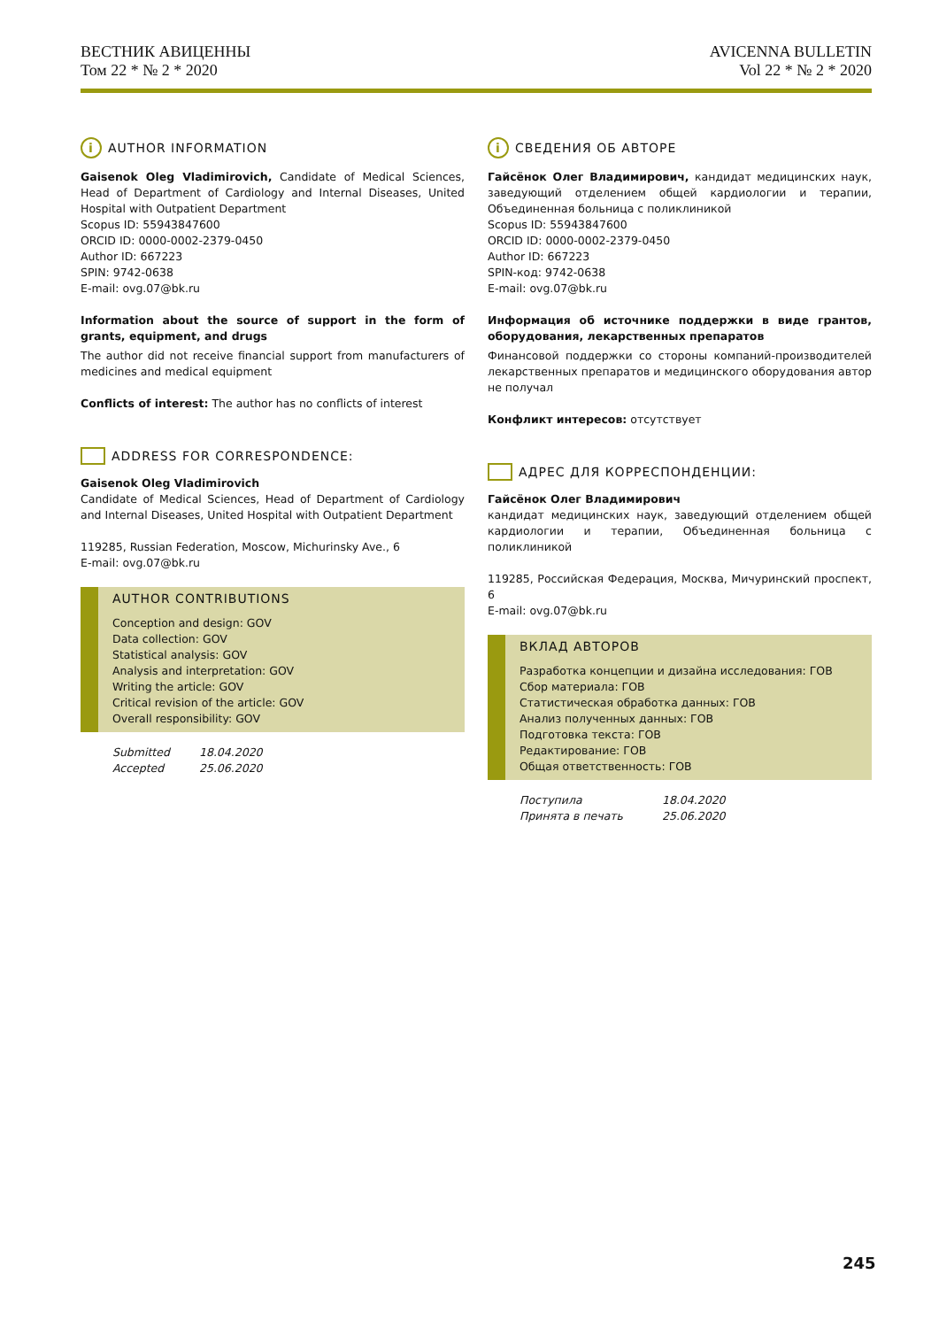ВЕСТНИК АВИЦЕННЫ
Том 22 * № 2 * 2020
AVICENNA BULLETIN
Vol 22 * № 2 * 2020
i AUTHOR INFORMATION
Gaisenok Oleg Vladimirovich, Candidate of Medical Sciences, Head of Department of Cardiology and Internal Diseases, United Hospital with Outpatient Department
Scopus ID: 55943847600
ORCID ID: 0000-0002-2379-0450
Author ID: 667223
SPIN: 9742-0638
E-mail: ovg.07@bk.ru
Information about the source of support in the form of grants, equipment, and drugs
The author did not receive financial support from manufacturers of medicines and medical equipment
Conflicts of interest: The author has no conflicts of interest
ADDRESS FOR CORRESPONDENCE:
Gaisenok Oleg Vladimirovich
Candidate of Medical Sciences, Head of Department of Cardiology and Internal Diseases, United Hospital with Outpatient Department
119285, Russian Federation, Moscow, Michurinsky Ave., 6
E-mail: ovg.07@bk.ru
AUTHOR CONTRIBUTIONS
Conception and design: GOV
Data collection: GOV
Statistical analysis: GOV
Analysis and interpretation: GOV
Writing the article: GOV
Critical revision of the article: GOV
Overall responsibility: GOV
Submitted 18.04.2020
Accepted 25.06.2020
i СВЕДЕНИЯ ОБ АВТОРЕ
Гайсёнок Олег Владимирович, кандидат медицинских наук, заведующий отделением общей кардиологии и терапии, Объединенная больница с поликлиникой
Scopus ID: 55943847600
ORCID ID: 0000-0002-2379-0450
Author ID: 667223
SPIN-код: 9742-0638
E-mail: ovg.07@bk.ru
Информация об источнике поддержки в виде грантов, оборудования, лекарственных препаратов
Финансовой поддержки со стороны компаний-производителей лекарственных препаратов и медицинского оборудования автор не получал
Конфликт интересов: отсутствует
АДРЕС ДЛЯ КОРРЕСПОНДЕНЦИИ:
Гайсёнок Олег Владимирович
кандидат медицинских наук, заведующий отделением общей кардиологии и терапии, Объединенная больница с поликлиникой
119285, Российская Федерация, Москва, Мичуринский проспект, 6
E-mail: ovg.07@bk.ru
ВКЛАД АВТОРОВ
Разработка концепции и дизайна исследования: ГОВ
Сбор материала: ГОВ
Статистическая обработка данных: ГОВ
Анализ полученных данных: ГОВ
Подготовка текста: ГОВ
Редактирование: ГОВ
Общая ответственность: ГОВ
Поступила 18.04.2020
Принята в печать 25.06.2020
245